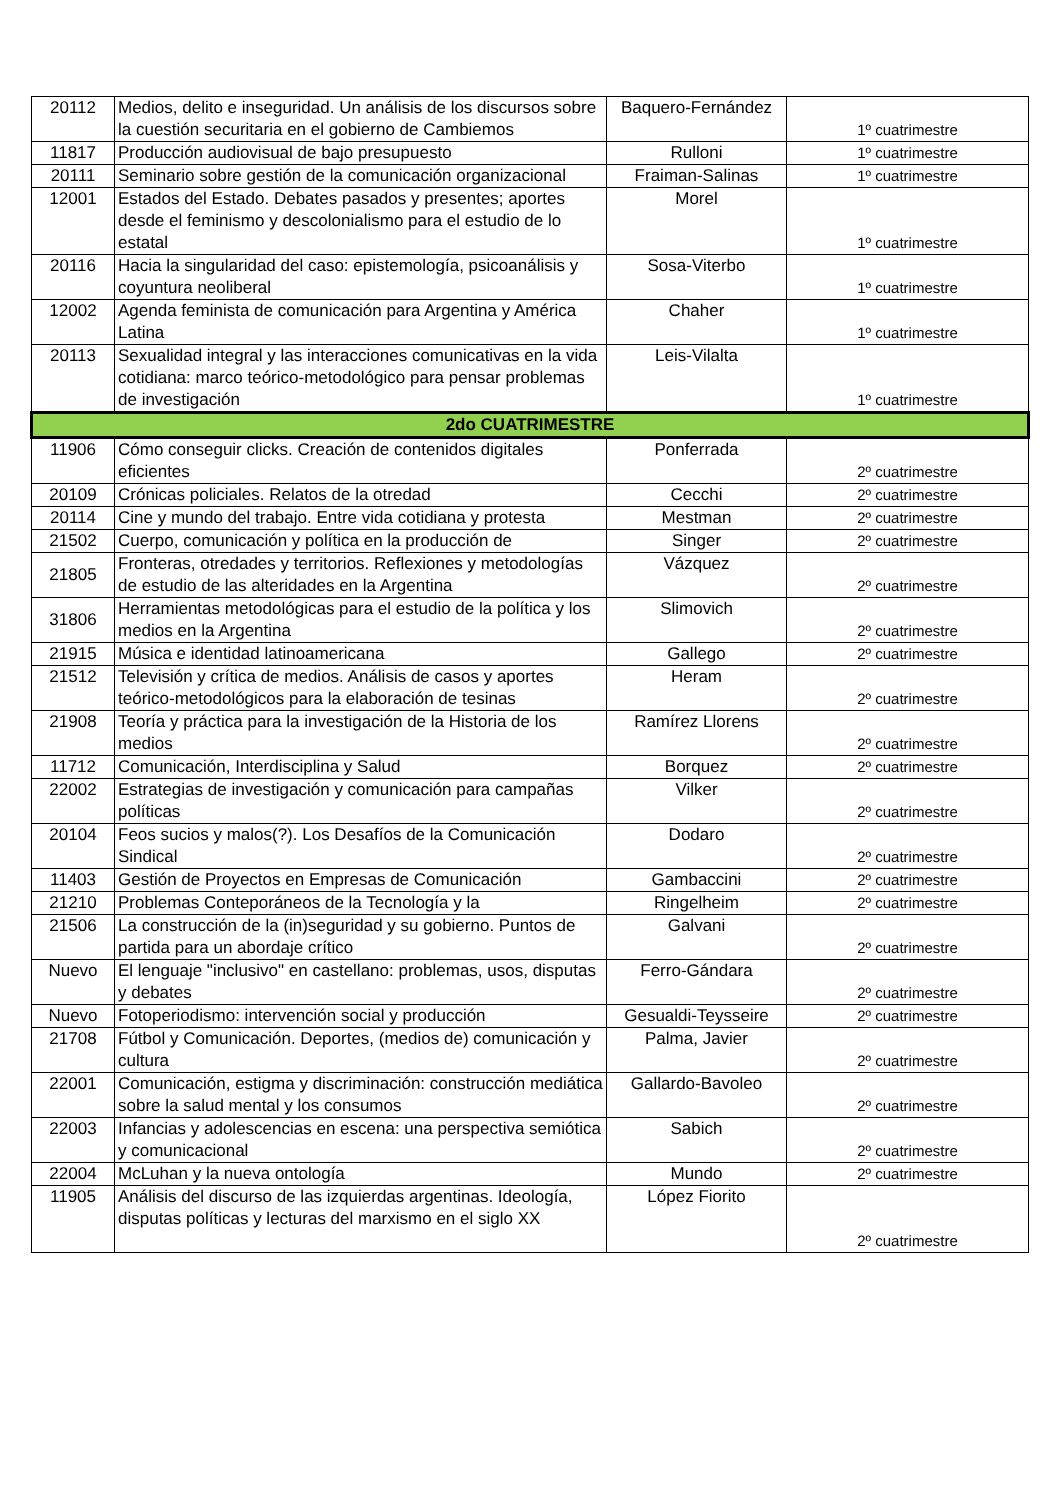| 20112 | Medios, delito e inseguridad. Un análisis de los discursos sobre la cuestión securitaria en el gobierno de Cambiemos | Baquero-Fernández | 1º cuatrimestre |
| 11817 | Producción audiovisual de bajo presupuesto | Rulloni | 1º cuatrimestre |
| 20111 | Seminario sobre gestión de la comunicación organizacional | Fraiman-Salinas | 1º cuatrimestre |
| 12001 | Estados del Estado. Debates pasados y presentes; aportes desde el feminismo y descolonialismo para el estudio de lo estatal | Morel | 1º cuatrimestre |
| 20116 | Hacia la singularidad del caso: epistemología, psicoanálisis y coyuntura neoliberal | Sosa-Viterbo | 1º cuatrimestre |
| 12002 | Agenda feminista de comunicación para Argentina y América Latina | Chaher | 1º cuatrimestre |
| 20113 | Sexualidad integral y las interacciones comunicativas en la vida cotidiana: marco teórico-metodológico para pensar problemas de investigación | Leis-Vilalta | 1º cuatrimestre |
| 2do CUATRIMESTRE | | | |
| 11906 | Cómo conseguir clicks. Creación de contenidos digitales eficientes | Ponferrada | 2º cuatrimestre |
| 20109 | Crónicas policiales. Relatos de la otredad | Cecchi | 2º cuatrimestre |
| 20114 | Cine y mundo del trabajo. Entre vida cotidiana y protesta | Mestman | 2º cuatrimestre |
| 21502 | Cuerpo, comunicación y política en la producción de | Singer | 2º cuatrimestre |
| 21805 | Fronteras, otredades y territorios. Reflexiones y metodologías de estudio de las alteridades en la Argentina | Vázquez | 2º cuatrimestre |
| 31806 | Herramientas metodológicas para el estudio de la política y los medios en la Argentina | Slimovich | 2º cuatrimestre |
| 21915 | Música e identidad latinoamericana | Gallego | 2º cuatrimestre |
| 21512 | Televisión y crítica de medios. Análisis de casos y aportes teórico-metodológicos para la elaboración de tesinas | Heram | 2º cuatrimestre |
| 21908 | Teoría y práctica para la investigación de la Historia de los medios | Ramírez Llorens | 2º cuatrimestre |
| 11712 | Comunicación, Interdisciplina y Salud | Borquez | 2º cuatrimestre |
| 22002 | Estrategias de investigación y comunicación para campañas políticas | Vilker | 2º cuatrimestre |
| 20104 | Feos sucios y malos(?). Los Desafíos de la Comunicación Sindical | Dodaro | 2º cuatrimestre |
| 11403 | Gestión de Proyectos en Empresas de Comunicación | Gambaccini | 2º cuatrimestre |
| 21210 | Problemas Conteporáneos de la Tecnología y la | Ringelheim | 2º cuatrimestre |
| 21506 | La construcción de la (in)seguridad y su gobierno. Puntos de partida para un abordaje crítico | Galvani | 2º cuatrimestre |
| Nuevo | El lenguaje "inclusivo" en castellano: problemas, usos, disputas y debates | Ferro-Gándara | 2º cuatrimestre |
| Nuevo | Fotoperiodismo: intervención social y producción | Gesualdi-Teysseire | 2º cuatrimestre |
| 21708 | Fútbol y Comunicación. Deportes, (medios de) comunicación y cultura | Palma, Javier | 2º cuatrimestre |
| 22001 | Comunicación, estigma y discriminación: construcción mediática sobre la salud mental y los consumos | Gallardo-Bavoleo | 2º cuatrimestre |
| 22003 | Infancias y adolescencias en escena: una perspectiva semiótica y comunicacional | Sabich | 2º cuatrimestre |
| 22004 | McLuhan y la nueva ontología | Mundo | 2º cuatrimestre |
| 11905 | Análisis del discurso de las izquierdas argentinas. Ideología, disputas políticas y lecturas del marxismo en el siglo XX | López Fiorito | 2º cuatrimestre |